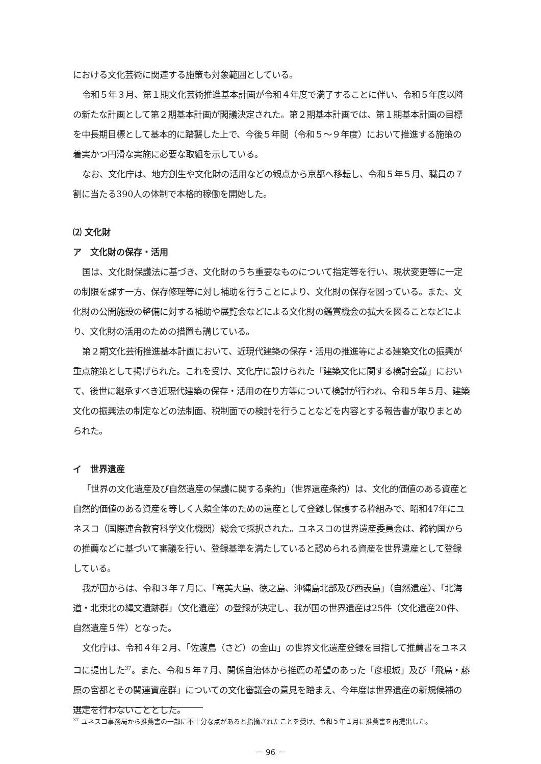における文化芸術に関連する施策も対象範囲としている。
令和５年３月、第１期文化芸術推進基本計画が令和４年度で満了することに伴い、令和５年度以降の新たな計画として第２期基本計画が閣議決定された。第２期基本計画では、第１期基本計画の目標を中長期目標として基本的に踏襲した上で、今後５年間（令和５～９年度）において推進する施策の着実かつ円滑な実施に必要な取組を示している。
なお、文化庁は、地方創生や文化財の活用などの観点から京都へ移転し、令和５年５月、職員の７割に当たる390人の体制で本格的稼働を開始した。
⑵ 文化財
ア　文化財の保存・活用
国は、文化財保護法に基づき、文化財のうち重要なものについて指定等を行い、現状変更等に一定の制限を課す一方、保存修理等に対し補助を行うことにより、文化財の保存を図っている。また、文化財の公開施設の整備に対する補助や展覧会などによる文化財の鑑賞機会の拡大を図ることなどにより、文化財の活用のための措置も講じている。
第２期文化芸術推進基本計画において、近現代建築の保存・活用の推進等による建築文化の振興が重点施策として掲げられた。これを受け、文化庁に設けられた「建築文化に関する検討会議」において、後世に継承すべき近現代建築の保存・活用の在り方等について検討が行われ、令和５年５月、建築文化の振興法の制定などの法制面、税制面での検討を行うことなどを内容とする報告書が取りまとめられた。
イ　世界遺産
「世界の文化遺産及び自然遺産の保護に関する条約」（世界遺産条約）は、文化的価値のある資産と自然的価値のある資産を等しく人類全体のための遺産として登録し保護する枠組みで、昭和47年にユネスコ（国際連合教育科学文化機関）総会で採択された。ユネスコの世界遺産委員会は、締約国からの推薦などに基づいて審議を行い、登録基準を満たしていると認められる資産を世界遺産として登録している。
我が国からは、令和３年７月に、「奄美大島、徳之島、沖縄島北部及び西表島」（自然遺産）、「北海道・北東北の縄文遺跡群」（文化遺産）の登録が決定し、我が国の世界遺産は25件（文化遺産20件、自然遺産５件）となった。
文化庁は、令和４年２月、「佐渡島（さど）の金山」の世界文化遺産登録を目指して推薦書をユネスコに提出した<sup>37</sup>。また、令和５年７月、関係自治体から推薦の希望のあった「彦根城」及び「飛鳥・藤原の宮都とその関連資産群」についての文化審議会の意見を踏まえ、今年度は世界遺産の新規候補の選定を行わないこととした。
<sup>37</sup> ユネスコ事務局から推薦書の一部に不十分な点があると指摘されたことを受け、令和５年１月に推薦書を再提出した。
－ 96 －